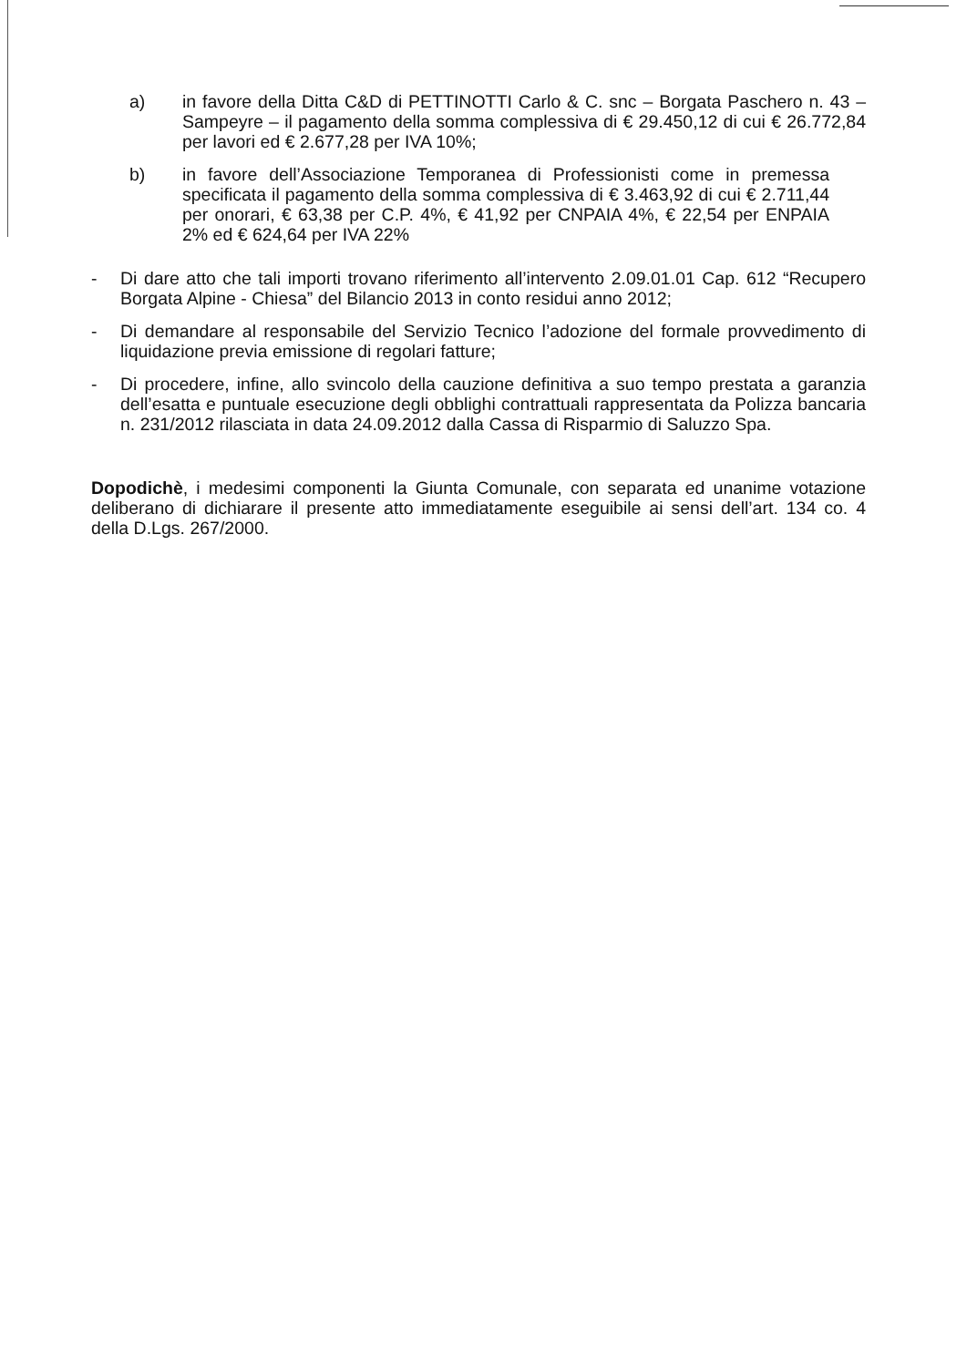a) in favore della Ditta C&D di PETTINOTTI Carlo & C. snc – Borgata Paschero n. 43 – Sampeyre – il pagamento della somma complessiva di € 29.450,12 di cui € 26.772,84 per lavori ed € 2.677,28 per IVA 10%;
b) in favore dell’Associazione Temporanea di Professionisti come in premessa specificata il pagamento della somma complessiva di € 3.463,92 di cui € 2.711,44 per onorari, € 63,38 per C.P. 4%, € 41,92 per CNPAIA 4%, € 22,54 per ENPAIA 2% ed € 624,64 per IVA 22%
- Di dare atto che tali importi trovano riferimento all’intervento 2.09.01.01 Cap. 612 “Recupero Borgata Alpine - Chiesa” del Bilancio 2013 in conto residui anno 2012;
- Di demandare al responsabile del Servizio Tecnico l’adozione del formale provvedimento di liquidazione previa emissione di regolari fatture;
- Di procedere, infine, allo svincolo della cauzione definitiva a suo tempo prestata a garanzia dell’esatta e puntuale esecuzione degli obblighi contrattuali rappresentata da Polizza bancaria n. 231/2012 rilasciata in data 24.09.2012 dalla Cassa di Risparmio di Saluzzo Spa.
Dopodichè, i medesimi componenti la Giunta Comunale, con separata ed unanime votazione deliberano di dichiarare il presente atto immediatamente eseguibile ai sensi dell’art. 134 co. 4 della D.Lgs. 267/2000.